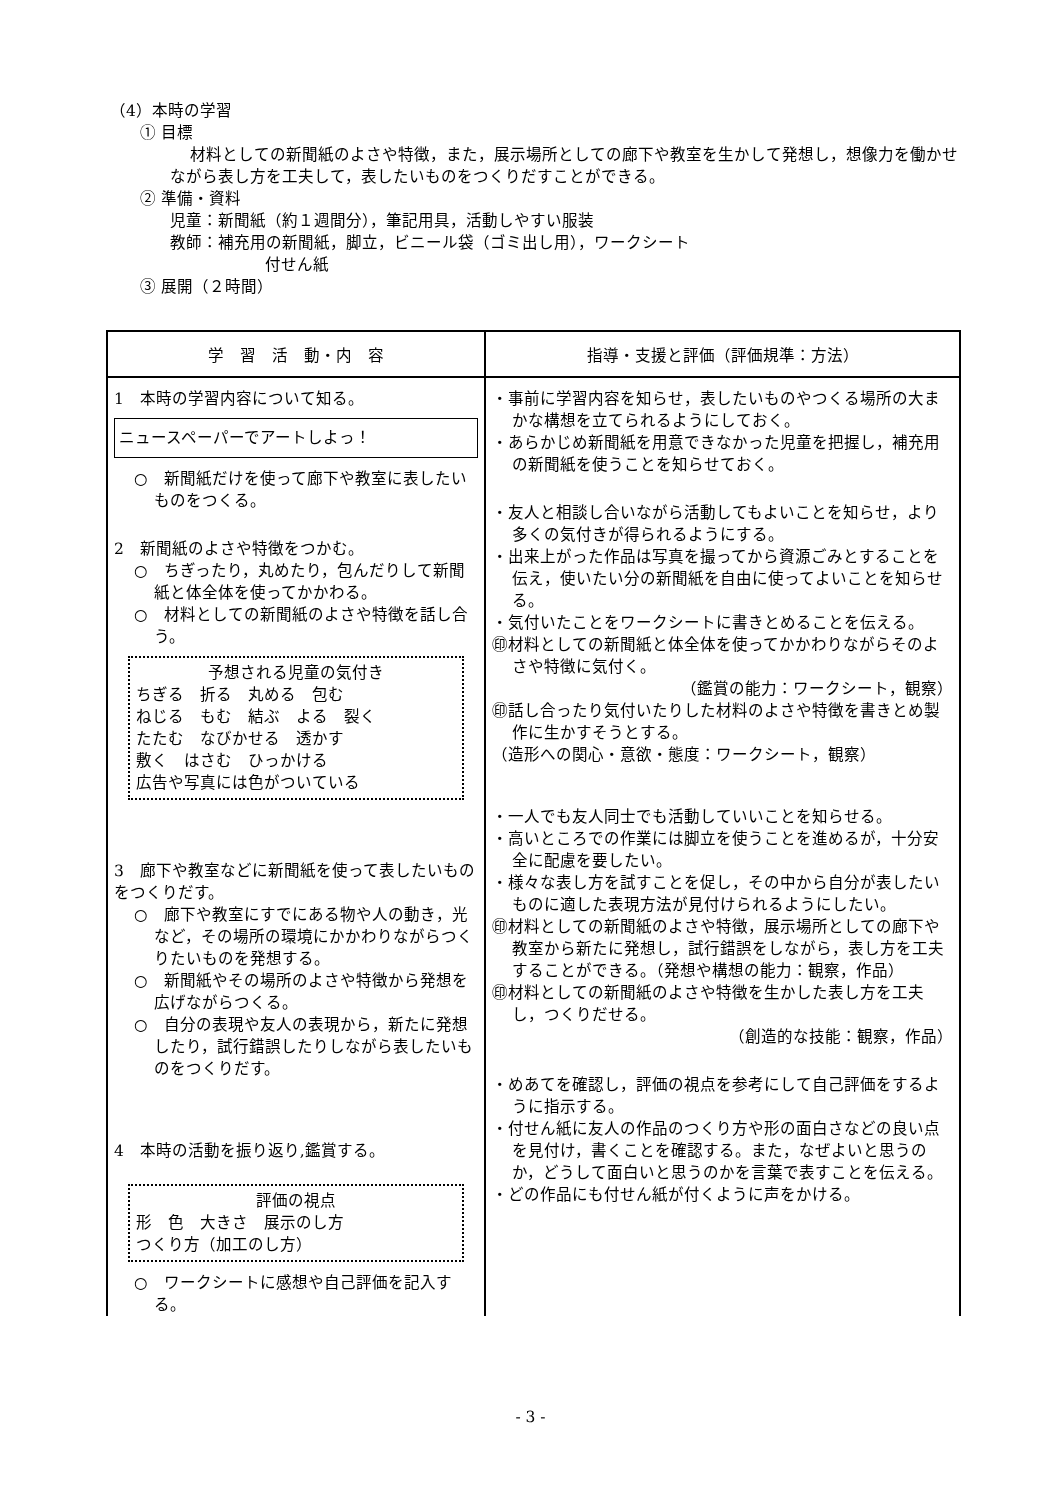（4）本時の学習
① 目標
材料としての新聞紙のよさや特徴，また，展示場所としての廊下や教室を生かして発想し，想像力を働かせながら表し方を工夫して，表したいものをつくりだすことができる。
② 準備・資料
児童：新聞紙（約１週間分），筆記用具，活動しやすい服装
教師：補充用の新聞紙，脚立，ビニール袋（ゴミ出し用），ワークシート
付せん紙
③ 展開（２時間）
| 学 習 活 動・内 容 | 指導・支援と評価（評価規準：方法） |
| --- | --- |
| 1 本時の学習内容について知る。 ニュースペーパーでアートしよっ！ ○ 新聞紙だけを使って廊下や教室に表したいものをつくる。 2 新聞紙のよさや特徴をつかむ。 ○ ちぎったり，丸めたり，包んだりして新聞紙と体全体を使ってかかわる。 ○ 材料としての新聞紙のよさや特徴を話し合う。 予想される児童の気付き ちぎる 折る 丸める 包む ねじる もむ 結ぶ よる 裂く たたむ なびかせる 透かす 敷く はさむ ひっかける 広告や写真には色がついている 3 廊下や教室などに新聞紙を使って表したいものをつくりだす。 ○ 廊下や教室にすでにある物や人の動き，光など，その場所の環境にかかわりながらつくりたいものを発想する。 ○ 新聞紙やその場所のよさや特徴から発想を広げながらつくる。 ○ 自分の表現や友人の表現から，新たに発想したり，試行錯誤したりしながら表したいものをつくりだす。 4 本時の活動を振り返り,鑑賞する。 評価の視点 形 色 大きさ 展示のし方 つくり方（加工のし方） ○ ワークシートに感想や自己評価を記入する。 | ・事前に学習内容を知らせ，表したいものやつくる場所の大まかな構想を立てられるようにしておく。 ・あらかじめ新聞紙を用意できなかった児童を把握し，補充用の新聞紙を使うことを知らせておく。 ・友人と相談し合いながら活動してもよいことを知らせ，より多くの気付きが得られるようにする。 ・出来上がった作品は写真を撮ってから資源ごみとすることを伝え，使いたい分の新聞紙を自由に使ってよいことを知らせる。 ・気付いたことをワークシートに書きとめることを伝える。 ㊞材料としての新聞紙と体全体を使ってかかわりながらそのよさや特徴に気付く。 （鑑賞の能力：ワークシート，観察） ㊞話し合ったり気付いたりした材料のよさや特徴を書きとめ製作に生かすそうとする。 （造形への関心・意欲・態度：ワークシート，観察） ・一人でも友人同士でも活動していいことを知らせる。 ・高いところでの作業には脚立を使うことを進めるが，十分安全に配慮を要したい。 ・様々な表し方を試すことを促し，その中から自分が表したいものに適した表現方法が見付けられるようにしたい。 ㊞材料としての新聞紙のよさや特徴，展示場所としての廊下や教室から新たに発想し，試行錯誤をしながら，表し方を工夫することができる。（発想や構想の能力：観察，作品） ㊞材料としての新聞紙のよさや特徴を生かした表し方を工夫し，つくりだせる。 （創造的な技能：観察，作品） ・めあてを確認し，評価の視点を参考にして自己評価をするように指示する。 ・付せん紙に友人の作品のつくり方や形の面白さなどの良い点を見付け，書くことを確認する。また，なぜよいと思うのか，どうして面白いと思うのかを言葉で表すことを伝える。 ・どの作品にも付せん紙が付くように声をかける。 |
- 3 -